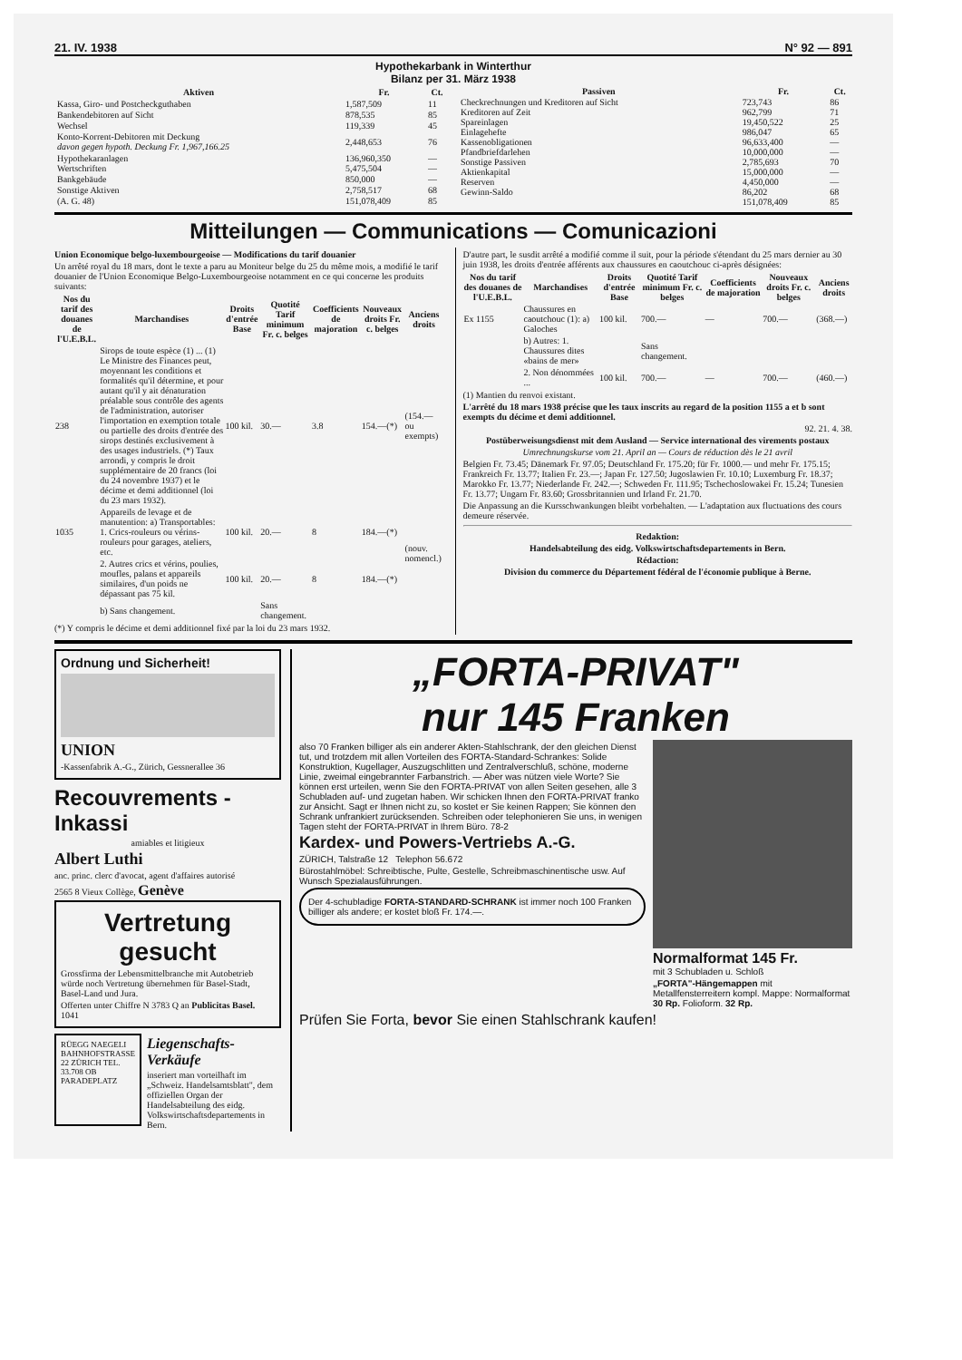21. IV. 1938 N° 92 — 891
Hypothekarbank in Winterthur
Bilanz per 31. März 1938
| Aktiven | Fr. | Ct. |
| --- | --- | --- |
| Kassa, Giro- und Postcheckguthaben | 1,587,509 | 11 |
| Bankendebitoren auf Sicht | 878,535 | 85 |
| Wechsel | 119,339 | 45 |
| Konto-Korrent-Debitoren mit Deckung davon gegen hypoth. Deckung Fr. 1,967,166.25 | 2,448,653 | 76 |
| Hypothekaranlagen | 136,960,350 | — |
| Wertschriften | 5,475,504 | — |
| Bankgebäude | 850,000 | — |
| Sonstige Aktiven | 2,758,517 | 68 |
| (A. G. 48) | 151,078,409 | 85 |
| Passiven | Fr. | Ct. |
| --- | --- | --- |
| Checkrechnungen und Kreditoren auf Sicht | 723,743 | 86 |
| Kreditoren auf Zeit | 962,799 | 71 |
| Spareinlagen | 19,450,522 | 25 |
| Einlagehefte | 986,047 | 65 |
| Kassenobligationen | 96,633,400 | — |
| Pfandbriefdarlehen | 10,000,000 | — |
| Sonstige Passiven | 2,785,693 | 70 |
| Aktienkapital | 15,000,000 | — |
| Reserven | 4,450,000 | — |
| Gewinn-Saldo | 86,202 | 68 |
| | 151,078,409 | 85 |
Mitteilungen — Communications — Comunicazioni
Union Economique belgo-luxembourgeoise — Modifications du tarif douanier
Un arrêté royal du 18 mars, dont le texte a paru au Moniteur belge du 25 du même mois, a modifié le tarif douanier de l'Union Economique Belgo-Luxembourgeoise notamment en ce qui concerne les produits suivants:
| Nos du tarif des douanes de l'U.E.B.L. | Marchandises | Droits d'entrée Base | Quotité Tarif minimum Fr. c. belges | Coefficients de majoration | Nouveaux droits Fr. c. belges | Anciens droits |
| --- | --- | --- | --- | --- | --- | --- |
| 238 | Sirops de toute espèce (1) ... (1) Le Ministre des Finances peut, moyennant les conditions et formalités qu'il détermine, et pour autant qu'il y ait dénaturation préalable sous contrôle des agents de l'administration, autoriser l'importation en exemption totale ou partielle des droits d'entrée des sirops destinés exclusivement à des usages industriels. (*) Taux arrondi, y compris le droit supplémentaire de 20 francs (loi du 24 novembre 1937) et le décime et demi additionnel (loi du 23 mars 1932). | 100 kil. | 30.— | 3.8 | 154.—(*) | (154.— ou exempts) |
| 1035 | Appareils de levage et de manutention: a) Transportables: 1. Crics-rouleurs ou vérins-rouleurs pour garages, ateliers, etc. | 100 kil. | 20.— | 8 | 184.—(*) | (nouv. nomencl.) |
| | 2. Autres crics et vérins, poulies, moufles, palans et appareils similaires, d'un poids ne dépassant pas 75 kil. | 100 kil. | 20.— | 8 | 184.—(*) | |
| | b) Sans changement. | | Sans changement. | | | |
(*) Y compris le décime et demi additionnel fixé par la loi du 23 mars 1932.
D'autre part, le susdit arrêté a modifié comme il suit, pour la période s'étendant du 25 mars dernier au 30 juin 1938, les droits d'entrée afférents aux chaussures en caoutchouc ci-après désignées:
| Nos du tarif des douanes de l'U.E.B.L. | Marchandises | Droits d'entrée Base | Quotité Tarif minimum Fr. c. belges | Coefficients de majoration | Nouveaux droits Fr. c. belges | Anciens droits |
| --- | --- | --- | --- | --- | --- | --- |
| Ex 1155 | Chaussures en caoutchouc (1): a) Galoches | 100 kil. | 700.— | — | 700.— | (368.—) |
| | b) Autres: 1. Chaussures dites «bains de mer» | | Sans changement. | | | |
| | 2. Non dénommées ... | 100 kil. | 700.— | — | 700.— | (460.—) |
(1) Mantien du renvoi existant.
L'arrêté du 18 mars 1938 précise que les taux inscrits au regard de la position 1155 a et b sont exempts du décime et demi additionnel.
92. 21. 4. 38.
Postüberweisungsdienst mit dem Ausland — Service international des virements postaux
Umrechnungskurse vom 21. April an — Cours de réduction dès le 21 avril
Belgien Fr. 73.45; Dänemark Fr. 97.05; Deutschland Fr. 175.20; für Fr. 1000.— und mehr Fr. 175.15; Frankreich Fr. 13.77; Italien Fr. 23.—; Japan Fr. 127.50; Jugoslawien Fr. 10.10; Luxemburg Fr. 18.37; Marokko Fr. 13.77; Niederlande Fr. 242.—; Schweden Fr. 111.95; Tschechoslowakei Fr. 15.24; Tunesien Fr. 13.77; Ungarn Fr. 83.60; Grossbritannien und Irland Fr. 21.70.
Die Anpassung an die Kursschwankungen bleibt vorbehalten. — L'adaptation aux fluctuations des cours demeure réservée.
Redaktion:
Handelsabteilung des eidg. Volkswirtschaftsdepartements in Bern.
Rédaction:
Division du commerce du Département fédéral de l'économie publique à Berne.
Ordnung und Sicherheit!
UNION
-Kassenfabrik A.-G., Zürich, Gessnerallee 36
Recouvrements - Inkassi
amiables et litigieux
Albert Luthi
anc. princ. clerc d'avocat, agent d'affaires autorisé
2565 8 Vieux Collège, Genève
Vertretung gesucht
Grossfirma der Lebensmittelbranche mit Autobetrieb würde noch Vertretung übernehmen für Basel-Stadt, Basel-Land und Jura.
Offerten unter Chiffre N 3783 Q an Publicitas Basel. 1041
RÜEGG NAEGELI
BAHNHOFSTRASSE 22 ZÜRICH TEL. 33.708 OB PARADEPLATZ
Liegenschafts-Verkäufe
inseriert man vorteilhaft im „Schweiz. Handelsamtsblatt", dem offiziellen Organ der Handelsabteilung des eidg. Volkswirtschaftsdepartements in Bern.
„FORTA-PRIVAT"
nur 145 Franken
also 70 Franken billiger als ein anderer Akten-Stahlschrank, der den gleichen Dienst tut, und trotzdem mit allen Vorteilen des FORTA-Standard-Schrankes: Solide Konstruktion, Kugellager, Auszugschlitten und Zentralverschluß, schöne, moderne Linie, zweimal eingebrannter Farbanstrich. — Aber was nützen viele Worte? Sie können erst urteilen, wenn Sie den FORTA-PRIVAT von allen Seiten gesehen, alle 3 Schubladen auf- und zugetan haben. Wir schicken Ihnen den FORTA-PRIVAT franko zur Ansicht. Sagt er Ihnen nicht zu, so kostet er Sie keinen Rappen; Sie können den Schrank unfrankiert zurücksenden. Schreiben oder telephonieren Sie uns, in wenigen Tagen steht der FORTA-PRIVAT in Ihrem Büro. 78-2
Kardex- und Powers-Vertriebs A.-G.
ZÜRICH, Talstraße 12 Telephon 56.672
Bürostahlmöbel: Schreibtische, Pulte, Gestelle, Schreibmaschinentische usw. Auf Wunsch Spezialausführungen.
Der 4-schubladige FORTA-STANDARD-SCHRANK ist immer noch 100 Franken billiger als andere; er kostet bloß Fr. 174.—.
Normalformat 145 Fr.
mit 3 Schubladen u. Schloß
„FORTA"-Hängemappen mit Metallfensterreitern kompl. Mappe: Normalformat 30 Rp. Folioform. 32 Rp.
Prüfen Sie Forta, bevor Sie einen Stahlschrank kaufen!